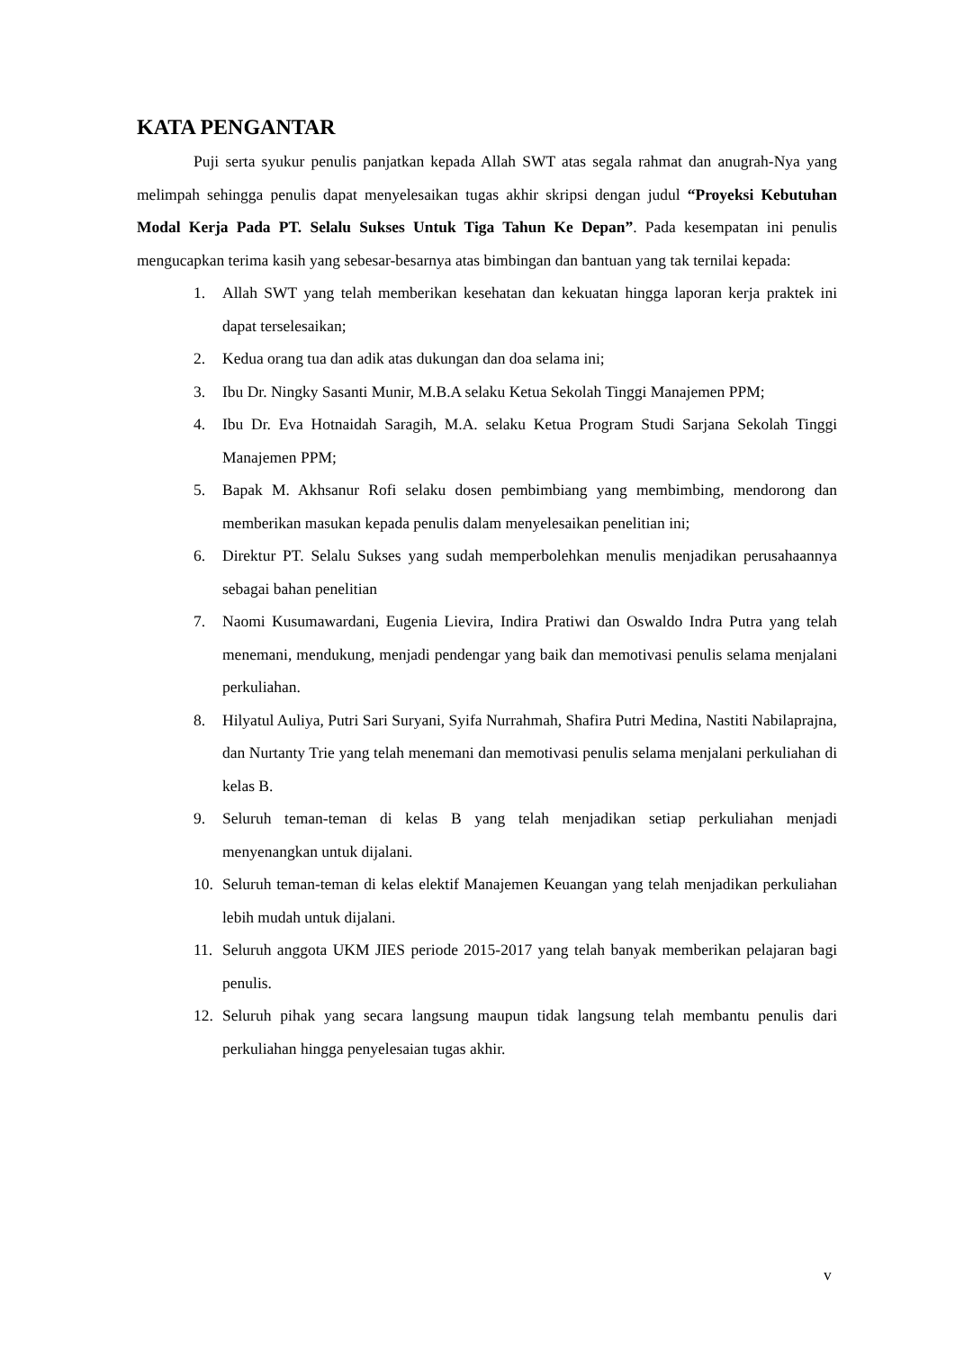KATA PENGANTAR
Puji serta syukur penulis panjatkan kepada Allah SWT atas segala rahmat dan anugrah-Nya yang melimpah sehingga penulis dapat menyelesaikan tugas akhir skripsi dengan judul “Proyeksi Kebutuhan Modal Kerja Pada PT. Selalu Sukses Untuk Tiga Tahun Ke Depan”. Pada kesempatan ini penulis mengucapkan terima kasih yang sebesar-besarnya atas bimbingan dan bantuan yang tak ternilai kepada:
1. Allah SWT yang telah memberikan kesehatan dan kekuatan hingga laporan kerja praktek ini dapat terselesaikan;
2. Kedua orang tua dan adik atas dukungan dan doa selama ini;
3. Ibu Dr. Ningky Sasanti Munir, M.B.A selaku Ketua Sekolah Tinggi Manajemen PPM;
4. Ibu Dr. Eva Hotnaidah Saragih, M.A. selaku Ketua Program Studi Sarjana Sekolah Tinggi Manajemen PPM;
5. Bapak M. Akhsanur Rofi selaku dosen pembimbiang yang membimbing, mendorong dan memberikan masukan kepada penulis dalam menyelesaikan penelitian ini;
6. Direktur PT. Selalu Sukses yang sudah memperbolehkan menulis menjadikan perusahaannya sebagai bahan penelitian
7. Naomi Kusumawardani, Eugenia Lievira, Indira Pratiwi dan Oswaldo Indra Putra yang telah menemani, mendukung, menjadi pendengar yang baik dan memotivasi penulis selama menjalani perkuliahan.
8. Hilyatul Auliya, Putri Sari Suryani, Syifa Nurrahmah, Shafira Putri Medina, Nastiti Nabilaprajna, dan Nurtanty Trie yang telah menemani dan memotivasi penulis selama menjalani perkuliahan di kelas B.
9. Seluruh teman-teman di kelas B yang telah menjadikan setiap perkuliahan menjadi menyenangkan untuk dijalani.
10. Seluruh teman-teman di kelas elektif Manajemen Keuangan yang telah menjadikan perkuliahan lebih mudah untuk dijalani.
11. Seluruh anggota UKM JIES periode 2015-2017 yang telah banyak memberikan pelajaran bagi penulis.
12. Seluruh pihak yang secara langsung maupun tidak langsung telah membantu penulis dari perkuliahan hingga penyelesaian tugas akhir.
v